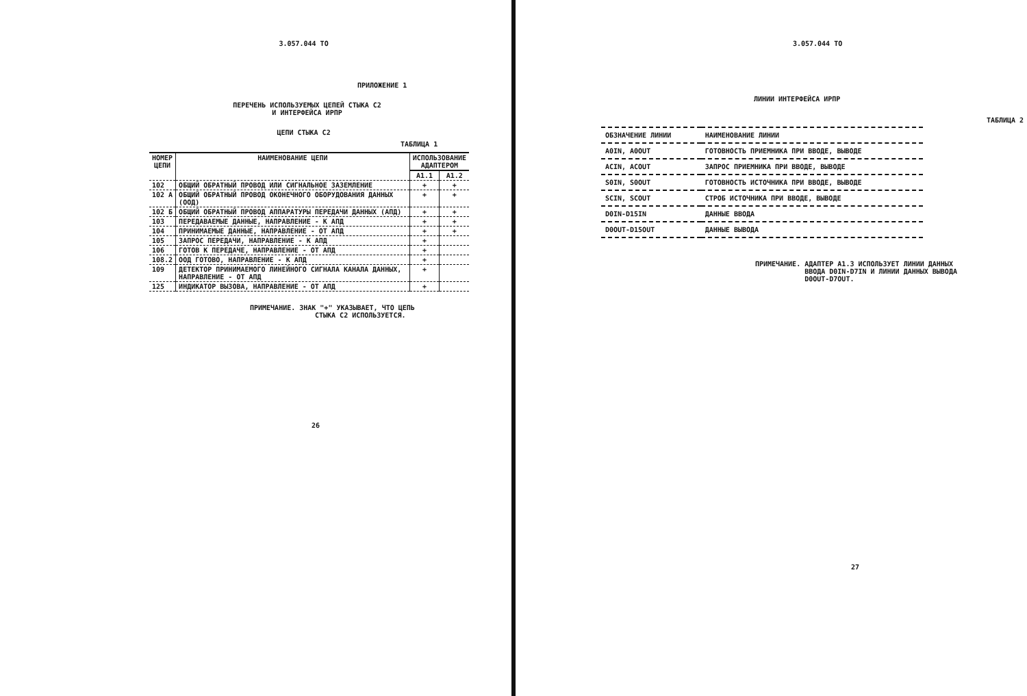3.057.044 ТО
ПРИЛОЖЕНИЕ 1
ПЕРЕЧЕНЬ ИСПОЛЬЗУЕМЫХ ЦЕПЕЙ СТЫКА С2
И ИНТЕРФЕЙСА ИРПР
ЦЕПИ СТЫКА С2
ТАБЛИЦА 1
| НОМЕР ЦЕПИ | НАИМЕНОВАНИЕ ЦЕПИ | ИСПОЛЬЗОВАНИЕ АДАПТЕРОМ | |
| --- | --- | --- | --- |
| | | А1.1 | А1.2 |
| 102 | ОБЩИЙ ОБРАТНЫЙ ПРОВОД ИЛИ СИГНАЛЬНОЕ ЗАЗЕМЛЕНИЕ | + | + |
| 102 А | ОБЩИЙ ОБРАТНЫЙ ПРОВОД ОКОНЕЧНОГО ОБОРУДОВАНИЯ ДАННЫХ (ООД) | + | + |
| 102 Б | ОБЩИЙ ОБРАТНЫЙ ПРОВОД АППАРАТУРЫ ПЕРЕДАЧИ ДАННЫХ (АПД) | + | + |
| 103 | ПЕРЕДАВАЕМЫЕ ДАННЫЕ, НАПРАВЛЕНИЕ - К АПД | + | + |
| 104 | ПРИНИМАЕМЫЕ ДАННЫЕ, НАПРАВЛЕНИЕ - ОТ АПД | + | + |
| 105 | ЗАПРОС ПЕРЕДАЧИ, НАПРАВЛЕНИЕ - К АПД | + | |
| 106 | ГОТОВ К ПЕРЕДАЧЕ, НАПРАВЛЕНИЕ - ОТ АПД | + | |
| 108.2 | ООД ГОТОВО, НАПРАВЛЕНИЕ - К АПД | + | |
| 109 | ДЕТЕКТОР ПРИНИМАЕМОГО ЛИНЕЙНОГО СИГНАЛА КАНАЛА ДАННЫХ, НАПРАВЛЕНИЕ - ОТ АПД | + | |
| 125 | ИНДИКАТОР ВЫЗОВА, НАПРАВЛЕНИЕ - ОТ АПД | + | |
ПРИМЕЧАНИЕ. ЗНАК "+" УКАЗЫВАЕТ, ЧТО ЦЕПЬ
СТЫКА С2 ИСПОЛЬЗУЕТСЯ.
26
3.057.044 ТО
ЛИНИИ ИНТЕРФЕЙСА ИРПР
ТАБЛИЦА 2
| ОБЗНАЧЕНИЕ ЛИНИИ | НАИМЕНОВАНИЕ ЛИНИИ |
| --- | --- |
| A0IN, A0OUT | ГОТОВНОСТЬ ПРИЕМНИКА ПРИ ВВОДЕ, ВЫВОДЕ |
| ACIN, ACOUT | ЗАПРОС ПРИЕМНИКА ПРИ ВВОДЕ, ВЫВОДЕ |
| S0IN, S0OUT | ГОТОВНОСТЬ ИСТОЧНИКА ПРИ ВВОДЕ, ВЫВОДЕ |
| SCIN, SCOUT | СТРОБ ИСТОЧНИКА ПРИ ВВОДЕ, ВЫВОДЕ |
| D0IN-D15IN | ДАННЫЕ ВВОДА |
| D0OUT-D15OUT | ДАННЫЕ ВЫВОДА |
ПРИМЕЧАНИЕ. АДАПТЕР А1.3 ИСПОЛЬЗУЕТ ЛИНИИ ДАННЫХ ВВОДА D0IN-D7IN И ЛИНИИ ДАННЫХ ВЫВОДА D0OUT-D7OUT.
27